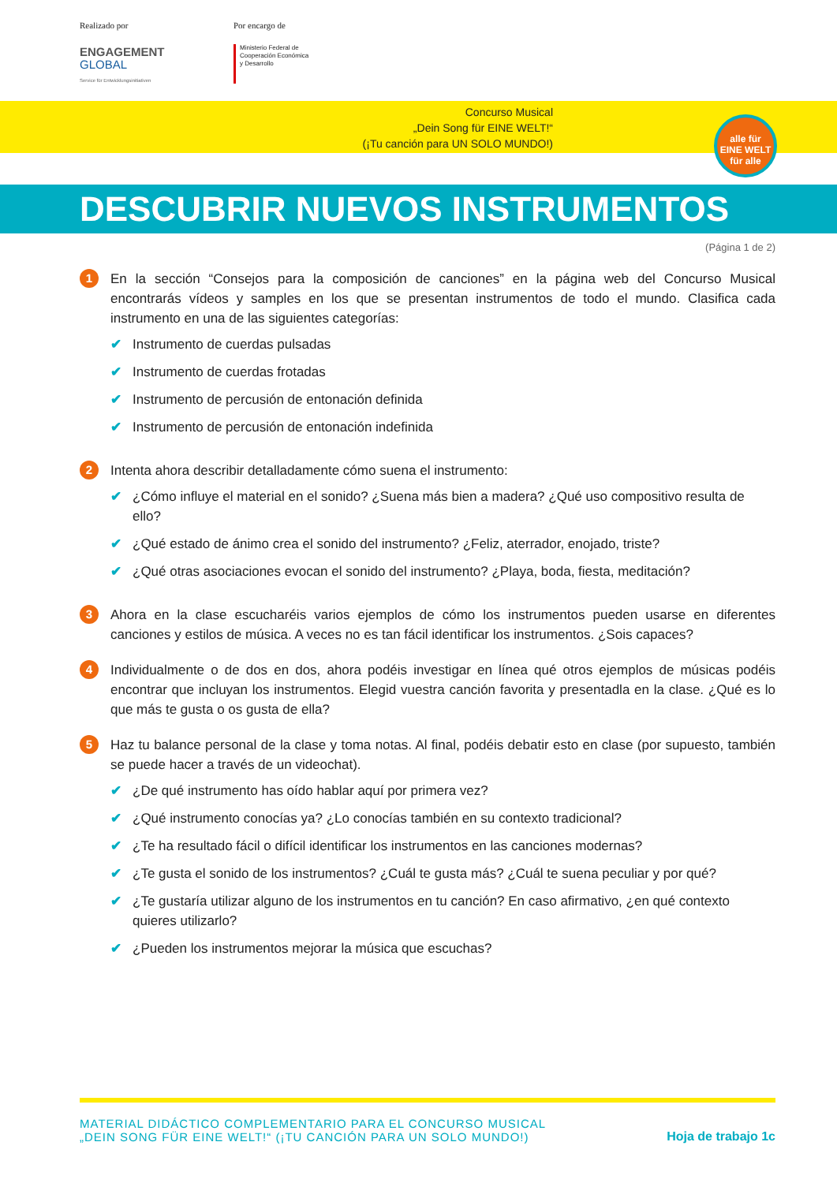Realizado por
ENGAGEMENT
GLOBAL
Service für Entwicklungsinitiativen
Por encargo de
Ministerio Federal de
Cooperación Económica
y Desarrollo
Concurso Musical
„Dein Song für EINE WELT!“
(¡Tu canción para UN SOLO MUNDO!)
alle für
EINE WELT
für alle
DESCUBRIR NUEVOS INSTRUMENTOS
(Página 1 de 2)
1
En la sección “Consejos para la composición de canciones” en la página web del Concurso Musical encontrarás vídeos y samples en los que se presentan instrumentos de todo el mundo. Clasifica cada instrumento en una de las siguientes categorías:
✔ Instrumento de cuerdas pulsadas
✔ Instrumento de cuerdas frotadas
✔ Instrumento de percusión de entonación definida
✔ Instrumento de percusión de entonación indefinida
2
Intenta ahora describir detalladamente cómo suena el instrumento:
✔ ¿Cómo influye el material en el sonido? ¿Suena más bien a madera? ¿Qué uso compositivo resulta de ello?
✔ ¿Qué estado de ánimo crea el sonido del instrumento? ¿Feliz, aterrador, enojado, triste?
✔ ¿Qué otras asociaciones evocan el sonido del instrumento? ¿Playa, boda, fiesta, meditación?
3
Ahora en la clase escucharéis varios ejemplos de cómo los instrumentos pueden usarse en diferentes canciones y estilos de música. A veces no es tan fácil identificar los instrumentos. ¿Sois capaces?
4
Individualmente o de dos en dos, ahora podéis investigar en línea qué otros ejemplos de músicas podéis encontrar que incluyan los instrumentos. Elegid vuestra canción favorita y presentadla en la clase. ¿Qué es lo que más te gusta o os gusta de ella?
5
Haz tu balance personal de la clase y toma notas. Al final, podéis debatir esto en clase (por supuesto, también se puede hacer a través de un videochat).
✔ ¿De qué instrumento has oído hablar aquí por primera vez?
✔ ¿Qué instrumento conocías ya? ¿Lo conocías también en su contexto tradicional?
✔ ¿Te ha resultado fácil o difícil identificar los instrumentos en las canciones modernas?
✔ ¿Te gusta el sonido de los instrumentos? ¿Cuál te gusta más? ¿Cuál te suena peculiar y por qué?
✔ ¿Te gustaría utilizar alguno de los instrumentos en tu canción? En caso afirmativo, ¿en qué contexto quieres utilizarlo?
✔ ¿Pueden los instrumentos mejorar la música que escuchas?
MATERIAL DIDÁCTICO COMPLEMENTARIO PARA EL CONCURSO MUSICAL
„DEIN SONG FÜR EINE WELT!“ (¡TU CANCIÓN PARA UN SOLO MUNDO!)
Hoja de trabajo 1c